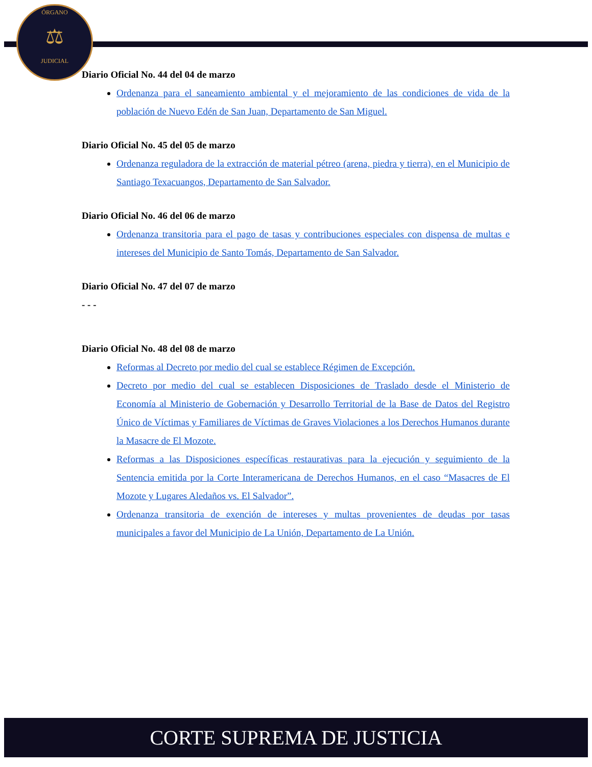ÓRGANO
⚖
JUDICIAL
Diario Oficial No. 44 del 04 de marzo
Ordenanza para el saneamiento ambiental y el mejoramiento de las condiciones de vida de la población de Nuevo Edén de San Juan, Departamento de San Miguel.
Diario Oficial No. 45 del 05 de marzo
Ordenanza reguladora de la extracción de material pétreo (arena, piedra y tierra), en el Municipio de Santiago Texacuangos, Departamento de San Salvador.
Diario Oficial No. 46 del 06 de marzo
Ordenanza transitoria para el pago de tasas y contribuciones especiales con dispensa de multas e intereses del Municipio de Santo Tomás, Departamento de San Salvador.
Diario Oficial No. 47 del 07 de marzo
- - -
Diario Oficial No. 48 del 08 de marzo
Reformas al Decreto por medio del cual se establece Régimen de Excepción.
Decreto por medio del cual se establecen Disposiciones de Traslado desde el Ministerio de Economía al Ministerio de Gobernación y Desarrollo Territorial de la Base de Datos del Registro Único de Víctimas y Familiares de Víctimas de Graves Violaciones a los Derechos Humanos durante la Masacre de El Mozote.
Reformas a las Disposiciones específicas restaurativas para la ejecución y seguimiento de la Sentencia emitida por la Corte Interamericana de Derechos Humanos, en el caso “Masacres de El Mozote y Lugares Aledaños vs. El Salvador”.
Ordenanza transitoria de exención de intereses y multas provenientes de deudas por tasas municipales a favor del Municipio de La Unión, Departamento de La Unión.
CORTE SUPREMA DE JUSTICIA